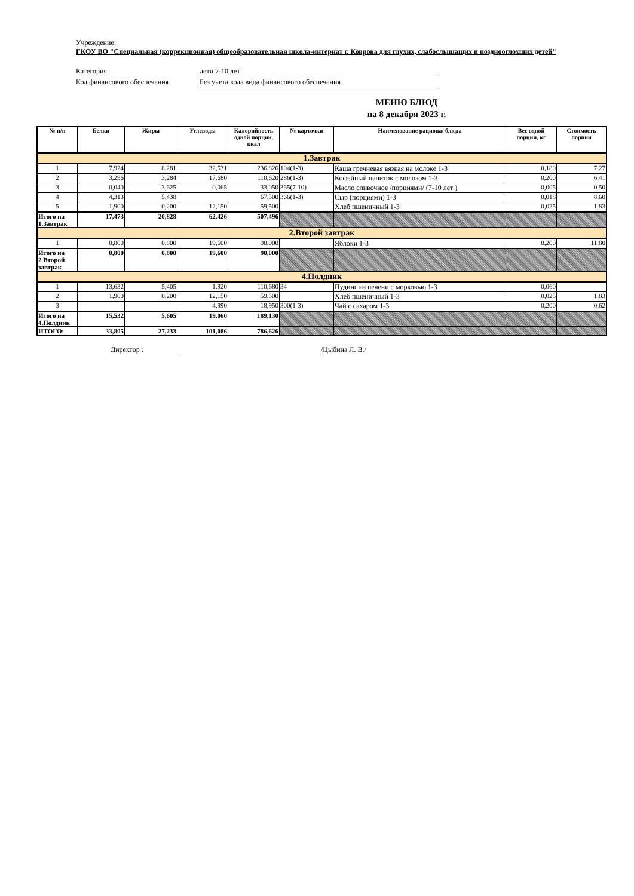Учреждение:
ГКОУ ВО "Специальная (коррекционная) общеобразовательная школа-интернат г. Коврова для глухих, слабослышащих и позднооглохших детей"
Категория дети 7-10 лет
Код финансового обеспечения Без учета кода вида финансового обеспечения
МЕНЮ БЛЮД
на 8 декабря 2023 г.
| № п/п | Белки | Жиры | Углеводы | Калорийность одной порции, ккал | № карточки | Наименование рациона/ блюда | Вес одной порции, кг | Стоимость порции |
| --- | --- | --- | --- | --- | --- | --- | --- | --- |
| 1.Завтрак | | | | | | | | |
| 1 | 7,924 | 8,281 | 32,531 | 236,826 | 104(1-3) | Каша гречневая вязкая на молоке 1-3 | 0,180 | 7,27 |
| 2 | 3,296 | 3,284 | 17,680 | 110,620 | 286(1-3) | Кофейный напиток с молоком 1-3 | 0,200 | 6,41 |
| 3 | 0,040 | 3,625 | 0,065 | 33,050 | 365(7-10) | Масло сливочное /порциями/ (7-10 лет ) | 0,005 | 0,50 |
| 4 | 4,313 | 5,438 | | 67,500 | 366(1-3) | Сыр (порциями) 1-3 | 0,018 | 8,60 |
| 5 | 1,900 | 0,200 | 12,150 | 59,500 | | Хлеб пшеничный 1-3 | 0,025 | 1,83 |
| Итого на 1.Завтрак | 17,473 | 20,828 | 62,426 | 507,496 | | | | |
| 2.Второй завтрак | | | | | | | | |
| 1 | 0,800 | 0,800 | 19,600 | 90,000 | | Яблоки 1-3 | 0,200 | 11,80 |
| Итого на 2.Второй завтрак | 0,800 | 0,800 | 19,600 | 90,000 | | | | |
| 4.Полдник | | | | | | | | |
| 1 | 13,632 | 5,405 | 1,920 | 110,680 | 34 | Пудинг из печени с морковью 1-3 | 0,060 | |
| 2 | 1,900 | 0,200 | 12,150 | 59,500 | | Хлеб пшеничный 1-3 | 0,025 | 1,83 |
| 3 | | | 4,990 | 18,950 | 300(1-3) | Чай с сахаром 1-3 | 0,200 | 0,62 |
| Итого на 4.Полдник | 15,532 | 5,605 | 19,060 | 189,130 | | | | |
| ИТОГО: | 33,805 | 27,233 | 101,086 | 786,626 | | | | |
Директор : /Цыбина Л. В./